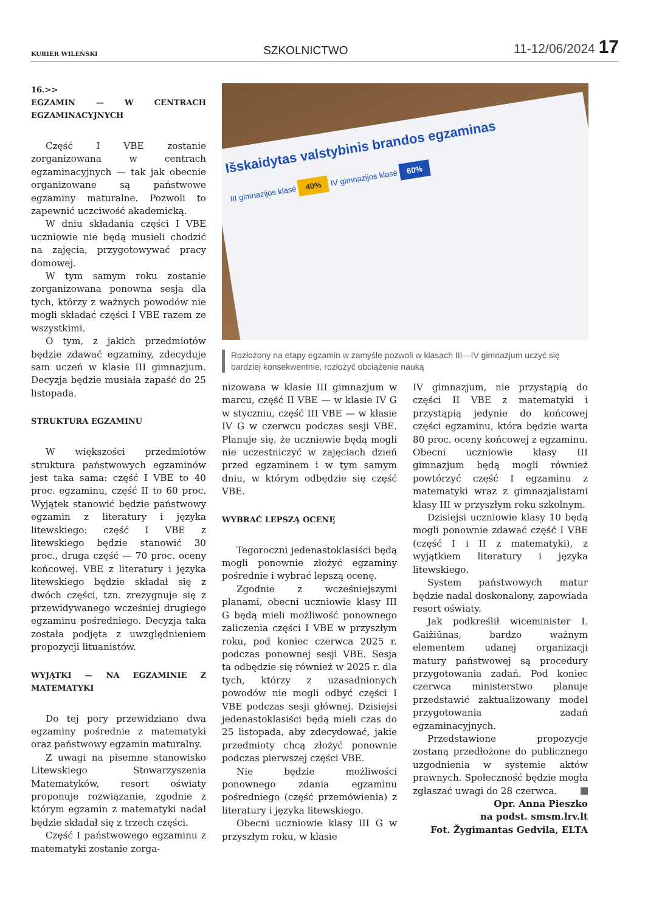KURIER WILEŃSKI SZKOLNICTWO 11-12/06/2024 17
16.>>
EGZAMIN — W CENTRACH EGZAMINACYJNYCH
Część I VBE zostanie zorganizowana w centrach egzaminacyjnych — tak jak obecnie organizowane są państwowe egzaminy maturalne. Pozwoli to zapewnić uczciwość akademicką.
W dniu składania części I VBE uczniowie nie będą musieli chodzić na zajęcia, przygotowywać pracy domowej.
W tym samym roku zostanie zorganizowana ponowna sesja dla tych, którzy z ważnych powodów nie mogli składać części I VBE razem ze wszystkimi.
O tym, z jakich przedmiotów będzie zdawać egzaminy, zdecyduje sam uczeń w klasie III gimnazjum. Decyzja będzie musiała zapaść do 25 listopada.
STRUKTURA EGZAMINU
W większości przedmiotów struktura państwowych egzaminów jest taka sama: część I VBE to 40 proc. egzaminu, część II to 60 proc. Wyjątek stanowić będzie państwowy egzamin z literatury i języka litewskiego: część I VBE z litewskiego będzie stanowić 30 proc., druga część — 70 proc. oceny końcowej. VBE z literatury i języka litewskiego będzie składał się z dwóch części, tzn. zrezygnuje się z przewidywanego wcześniej drugiego egzaminu pośredniego. Decyzja taka została podjęta z uwzględnieniem propozycji lituanistów.
WYJĄTKI — NA EGZAMINIE Z MATEMATYKI
Do tej pory przewidziano dwa egzaminy pośrednie z matematyki oraz państwowy egzamin maturalny.
Z uwagi na pisemne stanowisko Litewskiego Stowarzyszenia Matematyków, resort oświaty proponuje rozwiązanie, zgodnie z którym egzamin z matematyki nadal będzie składał się z trzech części.
Część I państwowego egzaminu z matematyki zostanie zorga-
Išskaidytas valstybinis brandos egzaminas
III gimnazijos klasė 40% IV gimnazijos klasė 60%
Rozłożony na etapy egzamin w zamyśle pozwoli w klasach III—IV gimnazjum uczyć się bardziej konsekwentnie, rozłożyć obciążenie nauką
nizowana w klasie III gimnazjum w marcu, część II VBE — w klasie IV G w styczniu, część III VBE — w klasie IV G w czerwcu podczas sesji VBE. Planuje się, że uczniowie będą mogli nie uczestniczyć w zajęciach dzień przed egzaminem i w tym samym dniu, w którym odbędzie się część VBE.
WYBRAĆ LEPSZĄ OCENĘ
Tegoroczni jedenastoklasiści będą mogli ponownie złożyć egzaminy pośrednie i wybrać lepszą ocenę.
Zgodnie z wcześniejszymi planami, obecni uczniowie klasy III G będą mieli możliwość ponownego zaliczenia części I VBE w przyszłym roku, pod koniec czerwca 2025 r. podczas ponownej sesji VBE. Sesja ta odbędzie się również w 2025 r. dla tych, którzy z uzasadnionych powodów nie mogli odbyć części I VBE podczas sesji głównej. Dzisiejsi jedenastoklasiści będą mieli czas do 25 listopada, aby zdecydować, jakie przedmioty chcą złożyć ponownie podczas pierwszej części VBE.
Nie będzie możliwości ponownego zdania egzaminu pośredniego (część przemówienia) z literatury i języka litewskiego.
Obecni uczniowie klasy III G w przyszłym roku, w klasie
IV gimnazjum, nie przystąpią do części II VBE z matematyki i przystąpią jedynie do końcowej części egzaminu, która będzie warta 80 proc. oceny końcowej z egzaminu. Obecni uczniowie klasy III gimnazjum będą mogli również powtórzyć część I egzaminu z matematyki wraz z gimnazjalistami klasy III w przyszłym roku szkolnym.
Dzisiejsi uczniowie klasy 10 będą mogli ponownie zdawać część I VBE (część I i II z matematyki), z wyjątkiem literatury i języka litewskiego.
System państwowych matur będzie nadal doskonalony, zapowiada resort oświaty.
Jak podkreślił wiceminister I. Gaižiūnas, bardzo ważnym elementem udanej organizacji matury państwowej są procedury przygotowania zadań. Pod koniec czerwca ministerstwo planuje przedstawić zaktualizowany model przygotowania zadań egzaminacyjnych.
Przedstawione propozycje zostaną przedłożone do publicznego uzgodnienia w systemie aktów prawnych. Społeczność będzie mogła zgłaszać uwagi do 28 czerwca.
Opr. Anna Pieszko
na podst. smsm.lrv.lt
Fot. Žygimantas Gedvila, ELTA